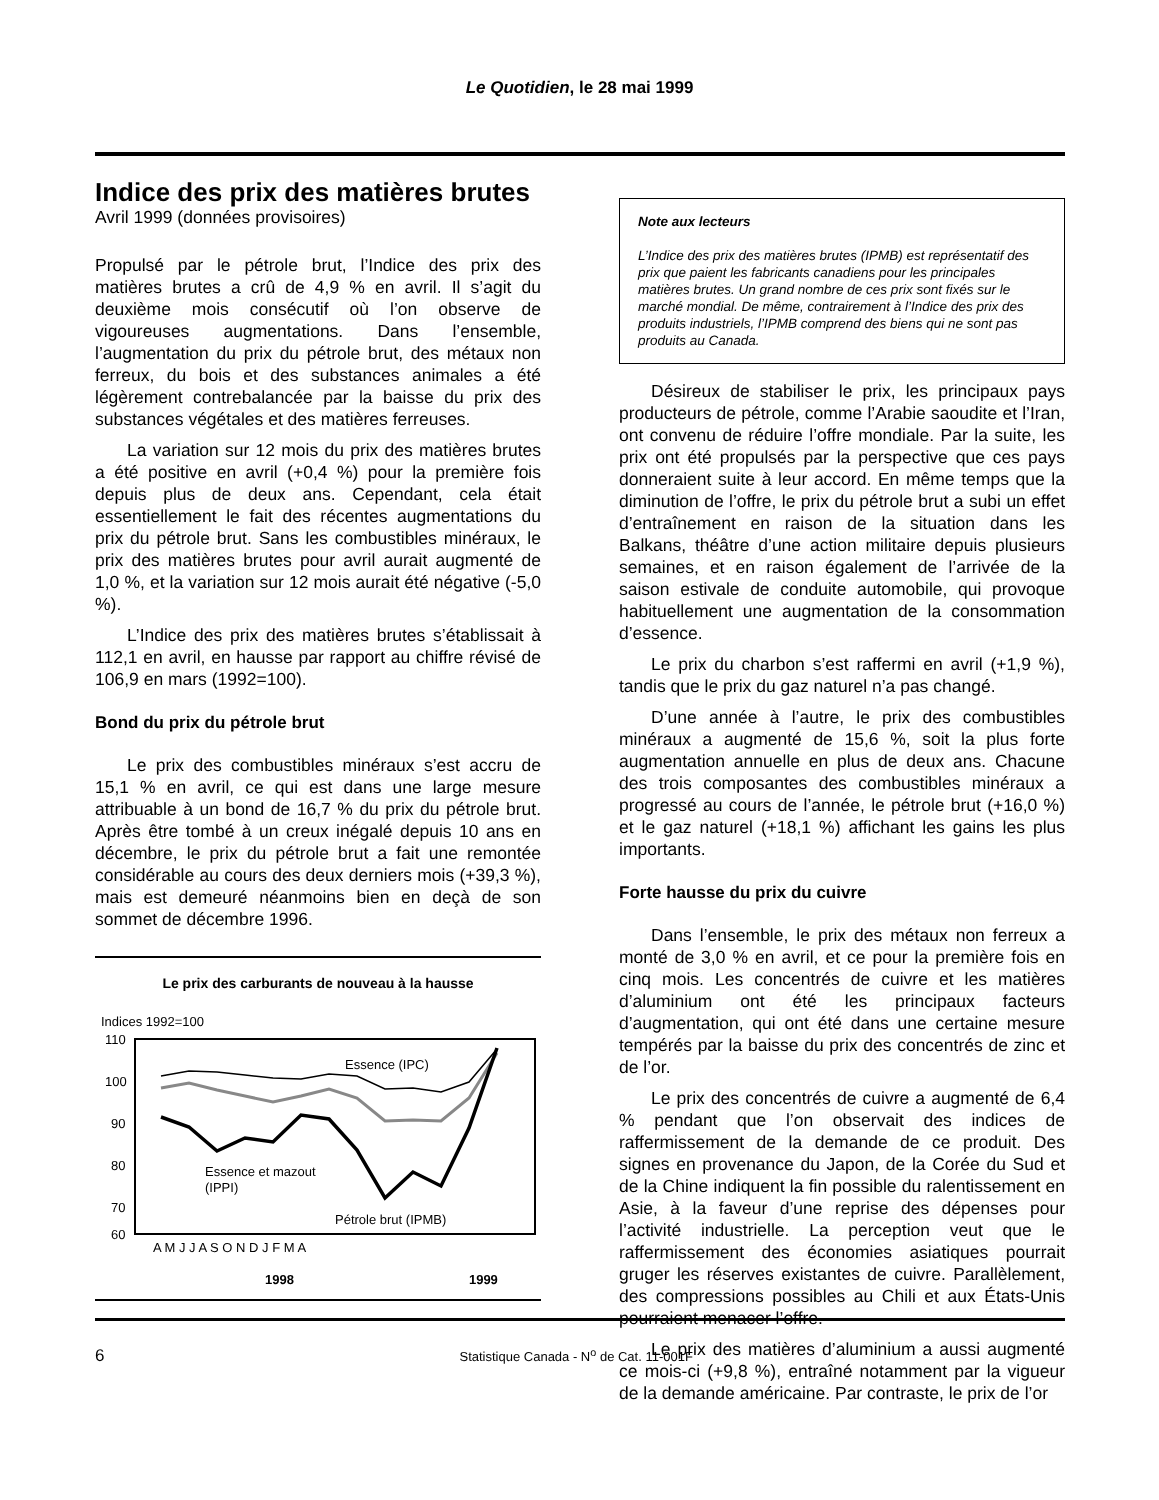Le Quotidien, le 28 mai 1999
Indice des prix des matières brutes
Avril 1999 (données provisoires)
Propulsé par le pétrole brut, l’Indice des prix des matières brutes a crû de 4,9 % en avril. Il s’agit du deuxième mois consécutif où l’on observe de vigoureuses augmentations. Dans l’ensemble, l’augmentation du prix du pétrole brut, des métaux non ferreux, du bois et des substances animales a été légèrement contrebalancée par la baisse du prix des substances végétales et des matières ferreuses.
La variation sur 12 mois du prix des matières brutes a été positive en avril (+0,4 %) pour la première fois depuis plus de deux ans. Cependant, cela était essentiellement le fait des récentes augmentations du prix du pétrole brut. Sans les combustibles minéraux, le prix des matières brutes pour avril aurait augmenté de 1,0 %, et la variation sur 12 mois aurait été négative (-5,0 %).
L’Indice des prix des matières brutes s’établissait à 112,1 en avril, en hausse par rapport au chiffre révisé de 106,9 en mars (1992=100).
Bond du prix du pétrole brut
Le prix des combustibles minéraux s’est accru de 15,1 % en avril, ce qui est dans une large mesure attribuable à un bond de 16,7 % du prix du pétrole brut. Après être tombé à un creux inégalé depuis 10 ans en décembre, le prix du pétrole brut a fait une remontée considérable au cours des deux derniers mois (+39,3 %), mais est demeuré néanmoins bien en deçà de son sommet de décembre 1996.
Le prix des carburants de nouveau à la hausse
Indices 1992=100
110
100
90
80
70
60
Essence (IPC)
Essence et mazout
(IPPI)
Pétrole brut (IPMB)
A M J J A S O N D J F M A
1998 1999
Note aux lecteurs
L’Indice des prix des matières brutes (IPMB) est représentatif des prix que paient les fabricants canadiens pour les principales matières brutes. Un grand nombre de ces prix sont fixés sur le marché mondial. De même, contrairement à l’Indice des prix des produits industriels, l’IPMB comprend des biens qui ne sont pas produits au Canada.
Désireux de stabiliser le prix, les principaux pays producteurs de pétrole, comme l’Arabie saoudite et l’Iran, ont convenu de réduire l’offre mondiale. Par la suite, les prix ont été propulsés par la perspective que ces pays donneraient suite à leur accord. En même temps que la diminution de l’offre, le prix du pétrole brut a subi un effet d’entraînement en raison de la situation dans les Balkans, théâtre d’une action militaire depuis plusieurs semaines, et en raison également de l’arrivée de la saison estivale de conduite automobile, qui provoque habituellement une augmentation de la consommation d’essence.
Le prix du charbon s’est raffermi en avril (+1,9 %), tandis que le prix du gaz naturel n’a pas changé.
D’une année à l’autre, le prix des combustibles minéraux a augmenté de 15,6 %, soit la plus forte augmentation annuelle en plus de deux ans. Chacune des trois composantes des combustibles minéraux a progressé au cours de l’année, le pétrole brut (+16,0 %) et le gaz naturel (+18,1 %) affichant les gains les plus importants.
Forte hausse du prix du cuivre
Dans l’ensemble, le prix des métaux non ferreux a monté de 3,0 % en avril, et ce pour la première fois en cinq mois. Les concentrés de cuivre et les matières d’aluminium ont été les principaux facteurs d’augmentation, qui ont été dans une certaine mesure tempérés par la baisse du prix des concentrés de zinc et de l’or.
Le prix des concentrés de cuivre a augmenté de 6,4 % pendant que l’on observait des indices de raffermissement de la demande de ce produit. Des signes en provenance du Japon, de la Corée du Sud et de la Chine indiquent la fin possible du ralentissement en Asie, à la faveur d’une reprise des dépenses pour l’activité industrielle. La perception veut que le raffermissement des économies asiatiques pourrait gruger les réserves existantes de cuivre. Parallèlement, des compressions possibles au Chili et aux États-Unis pourraient menacer l’offre.
Le prix des matières d’aluminium a aussi augmenté ce mois-ci (+9,8 %), entraîné notamment par la vigueur de la demande américaine. Par contraste, le prix de l’or
6 Statistique Canada - N<sup>o</sup> de Cat. 11-001F